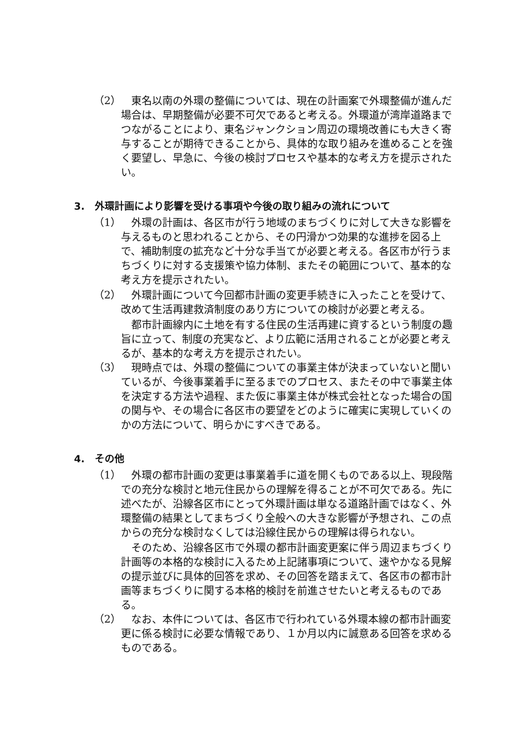（2） 東名以南の外環の整備については、現在の計画案で外環整備が進んだ場合は、早期整備が必要不可欠であると考える。外環道が湾岸道路までつながることにより、東名ジャンクション周辺の環境改善にも大きく寄与することが期待できることから、具体的な取り組みを進めることを強く要望し、早急に、今後の検討プロセスや基本的な考え方を提示されたい。
3.　外環計画により影響を受ける事項や今後の取り組みの流れについて
（1） 外環の計画は、各区市が行う地域のまちづくりに対して大きな影響を与えるものと思われることから、その円滑かつ効果的な進捗を図る上で、補助制度の拡充など十分な手当てが必要と考える。各区市が行うまちづくりに対する支援策や協力体制、またその範囲について、基本的な考え方を提示されたい。
（2） 外環計画について今回都市計画の変更手続きに入ったことを受けて、改めて生活再建救済制度のあり方についての検討が必要と考える。
都市計画線内に土地を有する住民の生活再建に資するという制度の趣旨に立って、制度の充実など、より広範に活用されることが必要と考えるが、基本的な考え方を提示されたい。
（3） 現時点では、外環の整備についての事業主体が決まっていないと聞いているが、今後事業着手に至るまでのプロセス、またその中で事業主体を決定する方法や過程、また仮に事業主体が株式会社となった場合の国の関与や、その場合に各区市の要望をどのように確実に実現していくのかの方法について、明らかにすべきである。
4.　その他
（1） 外環の都市計画の変更は事業着手に道を開くものである以上、現段階での充分な検討と地元住民からの理解を得ることが不可欠である。先に述べたが、沿線各区市にとって外環計画は単なる道路計画ではなく、外環整備の結果としてまちづくり全般への大きな影響が予想され、この点からの充分な検討なくしては沿線住民からの理解は得られない。
そのため、沿線各区市で外環の都市計画変更案に伴う周辺まちづくり計画等の本格的な検討に入るため上記諸事項について、速やかなる見解の提示並びに具体的回答を求め、その回答を踏まえて、各区市の都市計画等まちづくりに関する本格的検討を前進させたいと考えるものである。
（2） なお、本件については、各区市で行われている外環本線の都市計画変更に係る検討に必要な情報であり、１か月以内に誠意ある回答を求めるものである。